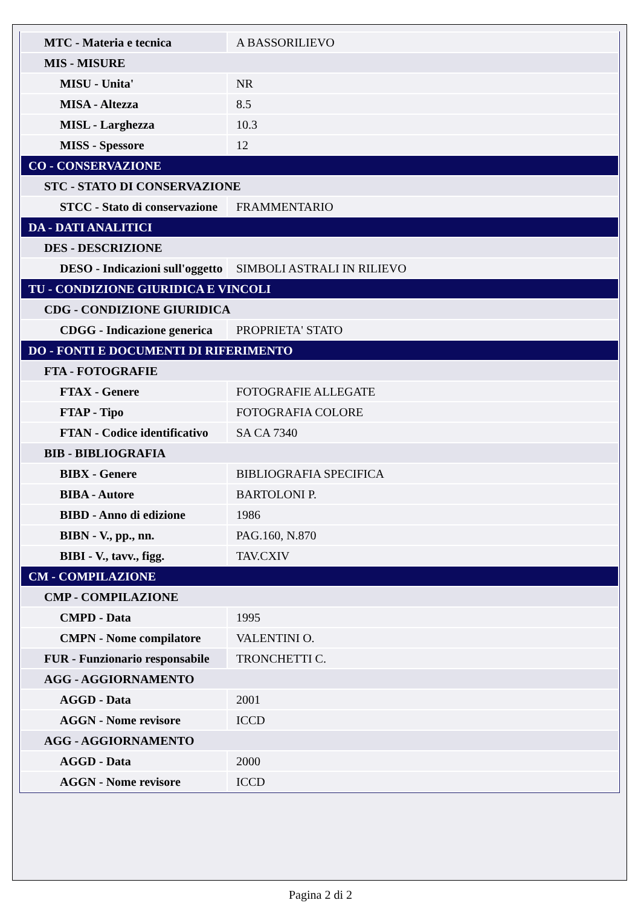| MTC - Materia e tecnica | A BASSORILIEVO |
| MIS - MISURE | |
| MISU - Unita' | NR |
| MISA - Altezza | 8.5 |
| MISL - Larghezza | 10.3 |
| MISS - Spessore | 12 |
| CO - CONSERVAZIONE | |
| STC - STATO DI CONSERVAZIONE | |
| STCC - Stato di conservazione | FRAMMENTARIO |
| DA - DATI ANALITICI | |
| DES - DESCRIZIONE | |
| DESO - Indicazioni sull'oggetto | SIMBOLI ASTRALI IN RILIEVO |
| TU - CONDIZIONE GIURIDICA E VINCOLI | |
| CDG - CONDIZIONE GIURIDICA | |
| CDGG - Indicazione generica | PROPRIETA' STATO |
| DO - FONTI E DOCUMENTI DI RIFERIMENTO | |
| FTA - FOTOGRAFIE | |
| FTAX - Genere | FOTOGRAFIE ALLEGATE |
| FTAP - Tipo | FOTOGRAFIA COLORE |
| FTAN - Codice identificativo | SA CA 7340 |
| BIB - BIBLIOGRAFIA | |
| BIBX - Genere | BIBLIOGRAFIA SPECIFICA |
| BIBA - Autore | BARTOLONI P. |
| BIBD - Anno di edizione | 1986 |
| BIBN - V., pp., nn. | PAG.160, N.870 |
| BIBI - V., tavv., figg. | TAV.CXIV |
| CM - COMPILAZIONE | |
| CMP - COMPILAZIONE | |
| CMPD - Data | 1995 |
| CMPN - Nome compilatore | VALENTINI O. |
| FUR - Funzionario responsabile | TRONCHETTI C. |
| AGG - AGGIORNAMENTO | |
| AGGD - Data | 2001 |
| AGGN - Nome revisore | ICCD |
| AGG - AGGIORNAMENTO | |
| AGGD - Data | 2000 |
| AGGN - Nome revisore | ICCD |
Pagina 2 di 2